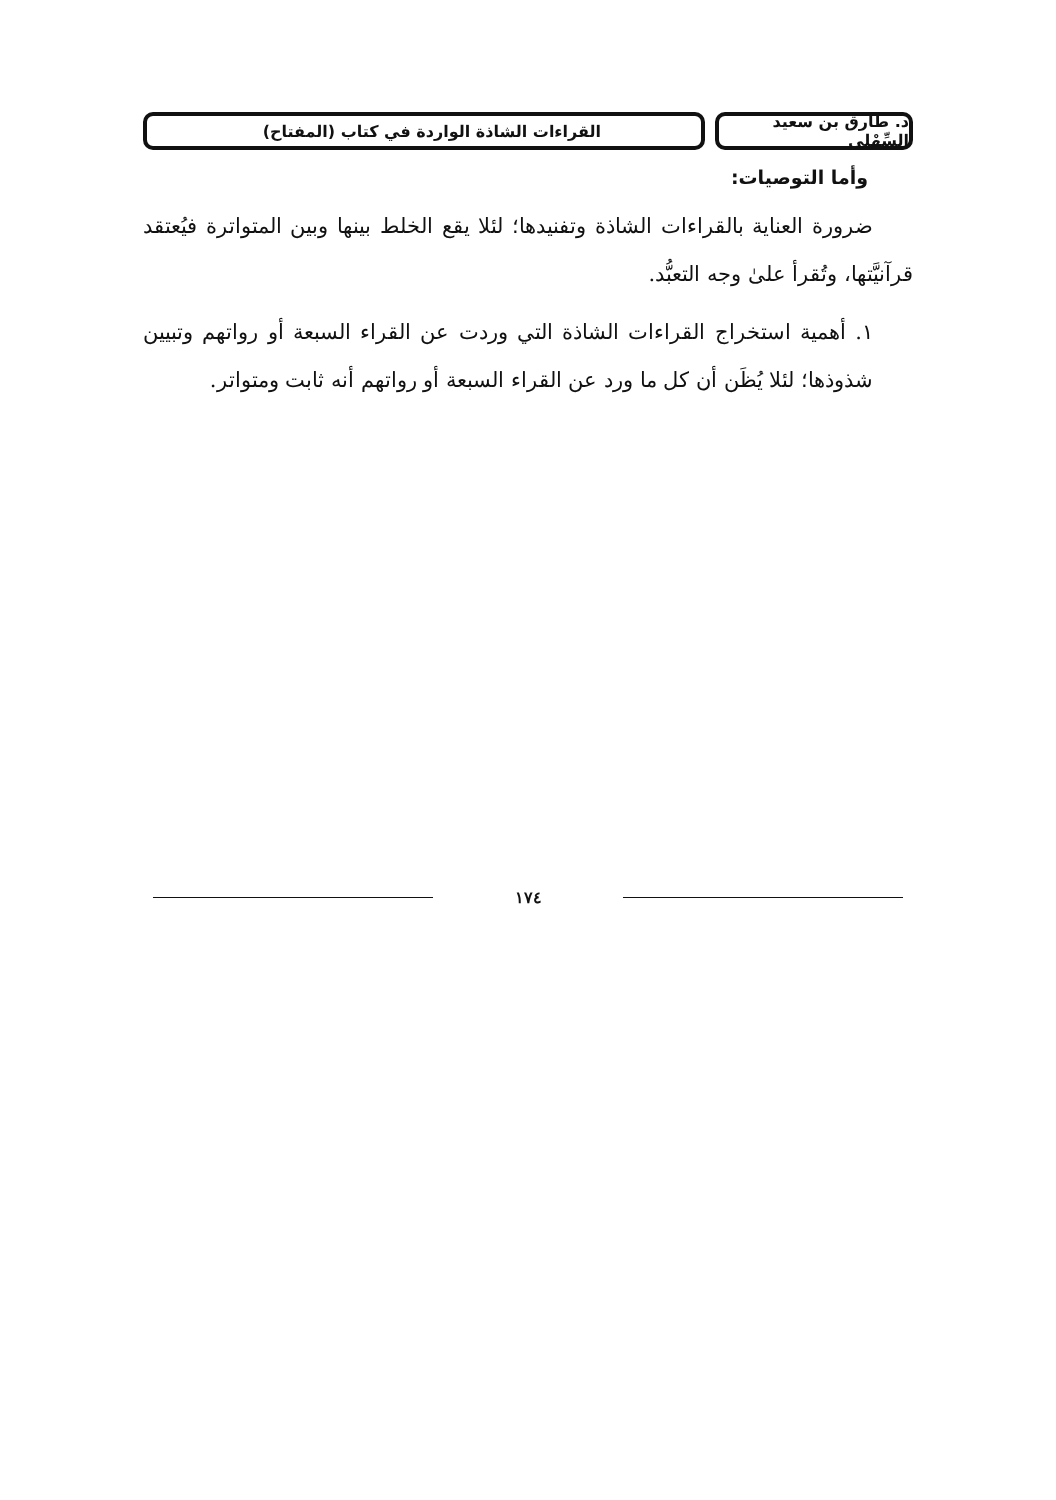د. طارق بن سعيد السِّهْلي
القراءات الشاذة الواردة في كتاب (المفتاح)
وأما التوصيات:
ضرورة العناية بالقراءات الشاذة وتفنيدها؛ لئلا يقع الخلط بينها وبين المتواترة فيُعتقد قرآنيَّتها، وتُقرأ علىٰ وجه التعبُّد.
١. أهمية استخراج القراءات الشاذة التي وردت عن القراء السبعة أو رواتهم وتبيين شذوذها؛ لئلا يُظَن أن كل ما ورد عن القراء السبعة أو رواتهم أنه ثابت ومتواتر.
١٧٤